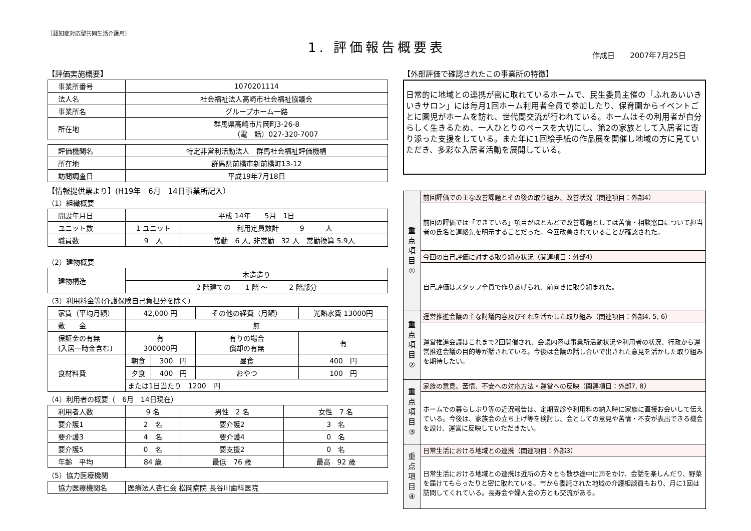［認知症対応型共同生活介護用］
1. 評価報告概要表
作成日　　2007年7月25日
【評価実施概要】
| 事業所番号 | 1070201114 |
| 法人名 | 社会福祉法人高崎市社会福祉協議会 |
| 事業所名 | グループホーム一路 |
| 所在地 | 群馬県高崎市片岡町3-26-8 （電 話）027-320-7007 |
| 評価機関名 | 特定非営利活動法人 群馬社会福祉評価機構 |
| 所在地 | 群馬県前橋市新前橋町13-12 |
| 訪問調査日 | 平成19年7月18日 |
【情報提供票より】(H19年　6月　14日事業所記入）
（1）組織概要
| 開設年月日 | 平成 14年 5月 1日 | |
| ユニット数 | 1 ユニット | 利用定員数計 9 人 |
| 職員数 | 9 人 | 常勤 6 人, 非常勤 32 人 常勤換算 5.9人 |
（2）建物概要
| 建物構造 | 木造造り |
| | 2 階建ての 1 階 ～ 2 階部分 |
（3）利用料金等(介護保険自己負担分を除く）
| 家賃（平均月額） | 42,000 円 | | その他の経費（月額） | 光熱水費 13000円 |
| 敷 金 | 無 | | | |
| 保証金の有無 (入居一時金含む) | 有 300000円 | | 有りの場合 償却の有無 | 有 |
| 食材料費 | 朝食 | 300 円 | 昼食 | 400 円 |
| | 夕食 | 400 円 | おやつ | 100 円 |
| | または1日当たり 1200 円 | | | |
（4）利用者の概要（　6月　14日現在）
| 利用者人数 | 9 名 | 男性 2 名 | 女性 7 名 |
| 要介護1 | 2 名 | 要介護2 | 3 名 |
| 要介護3 | 4 名 | 要介護4 | 0 名 |
| 要介護5 | 0 名 | 要支援2 | 0 名 |
| 年齢 平均 | 84 歳 | 最低 76 歳 | 最高 92 歳 |
（5）協力医療機関
| 協力医療機関名 | 医療法人杏仁会 松岡病院 長谷川歯科医院 |
【外部評価で確認されたこの事業所の特徴】
日常的に地域との連携が密に取れているホームで、民生委員主催の「ふれあいいきいきサロン」には毎月1回ホーム利用者全員で参加したり、保育園からイベントごとに園児がホームを訪れ、世代間交流が行われている。ホームはその利用者が自分らしく生きるため、一人ひとりのペースを大切にし、第2の家族として入居者に寄り添った支援をしている。また年に1回絵手紙の作品展を開催し地域の方に見ていただき、多彩な入居者活動を展開している。
| 重 点 項 目 ① | 前回評価での主な改善課題とその後の取り組み、改善状況（関連項目：外部4） |
| | 前回の評価では「できている」項目がほとんどで改善課題としては苦情・相談窓口について担当者の氏名と連絡先を明示することだった。今回改善されていることが確認された。 |
| | 今回の自己評価に対する取り組み状況（関連項目：外部4） |
| | 自己評価はスタッフ全員で作りあげられ、前向きに取り組まれた。 |
| 重 点 項 目 ② | 運営推進会議の主な討議内容及びそれを活かした取り組み（関連項目：外部4, 5, 6） |
| | 運営推進会議はこれまで2回開催され、会議内容は事業所活動状況や利用者の状況、行政から運営推進会議の目的等が話されている。今後は会議の話し合いで出された意見を活かした取り組みを期待したい。 |
| 重 点 項 目 ③ | 家族の意見、苦情、不安への対応方法・運営への反映（関連項目：外部7, 8） |
| | ホームでの暮らしぶり等の近況報告は、定期受診や利用料の納入時に家族に直接お会いして伝えている。今後は、家族会の立ち上げ等を検討し、会としての意見や苦情・不安が表出できる機会を設け、運営に反映していただきたい。 |
| 重 点 項 目 ④ | 日常生活における地域との連携（関連項目：外部3） |
| | 日常生活における地域との連携は近所の方々とも散歩途中に声をかけ、会話を楽しんだり、野菜を届けてもらったりと密に取れている。市から委託された地域の介護相談員もおり、月に1回は訪問してくれている。長寿会や婦人会の方とも交流がある。 |